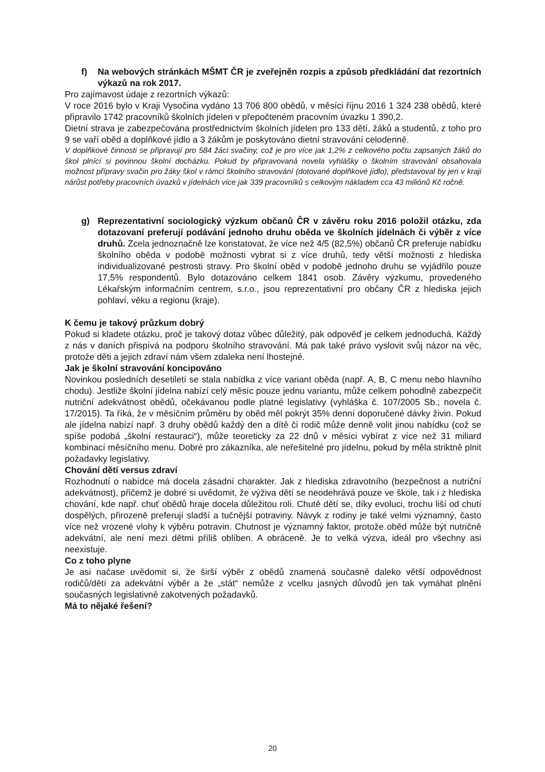f) Na webových stránkách MŠMT ČR je zveřejněn rozpis a způsob předkládání dat rezortních výkazů na rok 2017.
Pro zajímavost údaje z rezortních výkazů:
V roce 2016 bylo v Kraji Vysočina vydáno 13 706 800 obědů, v měsíci říjnu 2016 1 324 238 obědů, které připravilo 1742 pracovníků školních jídelen v přepočteném pracovním úvazku 1 390,2.
Dietní strava je zabezpečována prostřednictvím školních jídelen pro 133 dětí, žáků a studentů, z toho pro 9 se vaří oběd a doplňkové jídlo a 3 žákům je poskytováno dietní stravování celodenně.
V doplňkové činnosti se připravují pro 584 žáci svačiny, což je pro více jak 1,2% z celkového počtu zapsaných žáků do škol plnící si povinnou školní docházku. Pokud by připravovaná novela vyhlášky o školním stravování obsahovala možnost přípravy svačin pro žáky škol v rámci školního stravování (dotované doplňkové jídlo), představoval by jen v kraji nárůst potřeby pracovních úvazků v jídelnách více jak 339 pracovníků s celkovým nákladem cca 43 miliónů Kč ročně.
g) Reprezentativní sociologický výzkum občanů ČR v závěru roku 2016 položil otázku, zda dotazovaní preferují podávání jednoho druhu oběda ve školních jídelnách či výběr z více druhů. Zcela jednoznačně lze konstatovat, že více než 4/5 (82,5%) občanů ČR preferuje nabídku školního oběda v podobě možnosti vybrat si z více druhů, tedy větší možnosti z hlediska individualizované pestrosti stravy. Pro školní oběd v podobě jednoho druhu se vyjádřilo pouze 17,5% respondentů. Bylo dotazováno celkem 1841 osob. Závěry výzkumu, provedeného Lékařským informačním centrem, s.r.o., jsou reprezentativní pro občany ČR z hlediska jejich pohlaví, věku a regionu (kraje).
K čemu je takový průzkum dobrý
Pokud si kladete otázku, proč je takový dotaz vůbec důležitý, pak odpověď je celkem jednoduchá. Každý z nás v daních přispívá na podporu školního stravování. Má pak také právo vyslovit svůj názor na věc, protože děti a jejich zdraví nám všem zdaleka není lhostejné.
Jak je školní stravování koncipováno
Novinkou posledních desetiletí se stala nabídka z více variant oběda (např. A, B, C menu nebo hlavního chodu). Jestliže školní jídelna nabízí celý měsíc pouze jednu variantu, může celkem pohodlně zabezpečit nutriční adekvátnost obědů, očekávanou podle platné legislativy (vyhláška č. 107/2005 Sb.; novela č. 17/2015). Ta říká, že v měsíčním průměru by oběd měl pokrýt 35% denní doporučené dávky živin. Pokud ale jídelna nabízí např. 3 druhy obědů každý den a dítě či rodič může denně volit jinou nabídku (což se spíše podobá „školní restauraci“), může teoreticky za 22 dnů v měsíci vybírat z více než 31 miliard kombinací měsíčního menu. Dobré pro zákazníka, ale neřešitelné pro jídelnu, pokud by měla striktně plnit požadavky legislativy.
Chování dětí versus zdraví
Rozhodnutí o nabídce má docela zásadní charakter. Jak z hlediska zdravotního (bezpečnost a nutriční adekvátnost), přičemž je dobré si uvědomit, že výživa dětí se neodehrává pouze ve škole, tak i z hlediska chování, kde např. chuť obědů hraje docela důležitou roli. Chutě dětí se, díky evoluci, trochu liší od chutí dospělých, přirozeně preferují sladší a tučnější potraviny. Návyk z rodiny je také velmi významný, často více než vrozené vlohy k výběru potravin. Chutnost je významný faktor, protože oběd může být nutričně adekvátní, ale není mezi dětmi příliš oblíben. A obráceně. Je to velká výzva, ideál pro všechny asi neexistuje.
Co z toho plyne
Je asi načase uvědomit si, že širší výběr z obědů znamená současně daleko větší odpovědnost rodičů/dětí za adekvátní výběr a že „stát“ nemůže z vcelku jasných důvodů jen tak vymáhat plnění současných legislativně zakotvených požadavků.
Má to nějaké řešení?
20